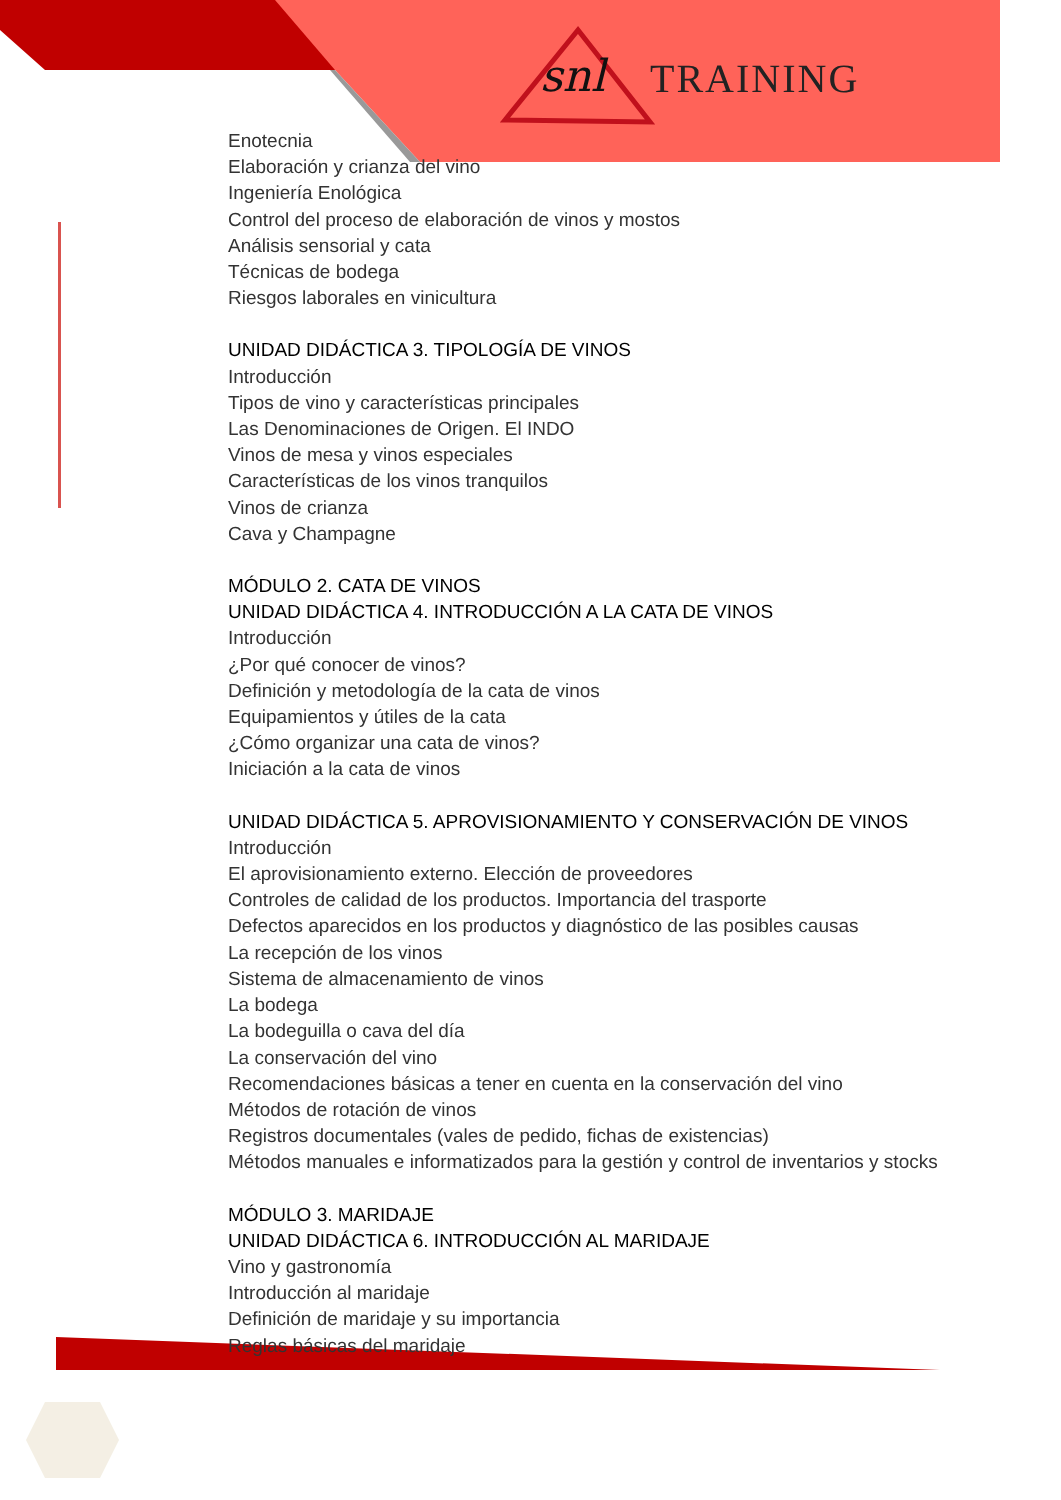snl TRAINING
Enotecnia
Elaboración y crianza del vino
Ingeniería Enológica
Control del proceso de elaboración de vinos y mostos
Análisis sensorial y cata
Técnicas de bodega
Riesgos laborales en vinicultura
UNIDAD DIDÁCTICA 3. TIPOLOGÍA DE VINOS
Introducción
Tipos de vino y características principales
Las Denominaciones de Origen. El INDO
Vinos de mesa y vinos especiales
Características de los vinos tranquilos
Vinos de crianza
Cava y Champagne
MÓDULO 2. CATA DE VINOS
UNIDAD DIDÁCTICA 4. INTRODUCCIÓN A LA CATA DE VINOS
Introducción
¿Por qué conocer de vinos?
Definición y metodología de la cata de vinos
Equipamientos y útiles de la cata
¿Cómo organizar una cata de vinos?
Iniciación a la cata de vinos
UNIDAD DIDÁCTICA 5. APROVISIONAMIENTO Y CONSERVACIÓN DE VINOS
Introducción
El aprovisionamiento externo. Elección de proveedores
Controles de calidad de los productos. Importancia del trasporte
Defectos aparecidos en los productos y diagnóstico de las posibles causas
La recepción de los vinos
Sistema de almacenamiento de vinos
La bodega
La bodeguilla o cava del día
La conservación del vino
Recomendaciones básicas a tener en cuenta en la conservación del vino
Métodos de rotación de vinos
Registros documentales (vales de pedido, fichas de existencias)
Métodos manuales e informatizados para la gestión y control de inventarios y stocks
MÓDULO 3. MARIDAJE
UNIDAD DIDÁCTICA 6. INTRODUCCIÓN AL MARIDAJE
Vino y gastronomía
Introducción al maridaje
Definición de maridaje y su importancia
Reglas básicas del maridaje